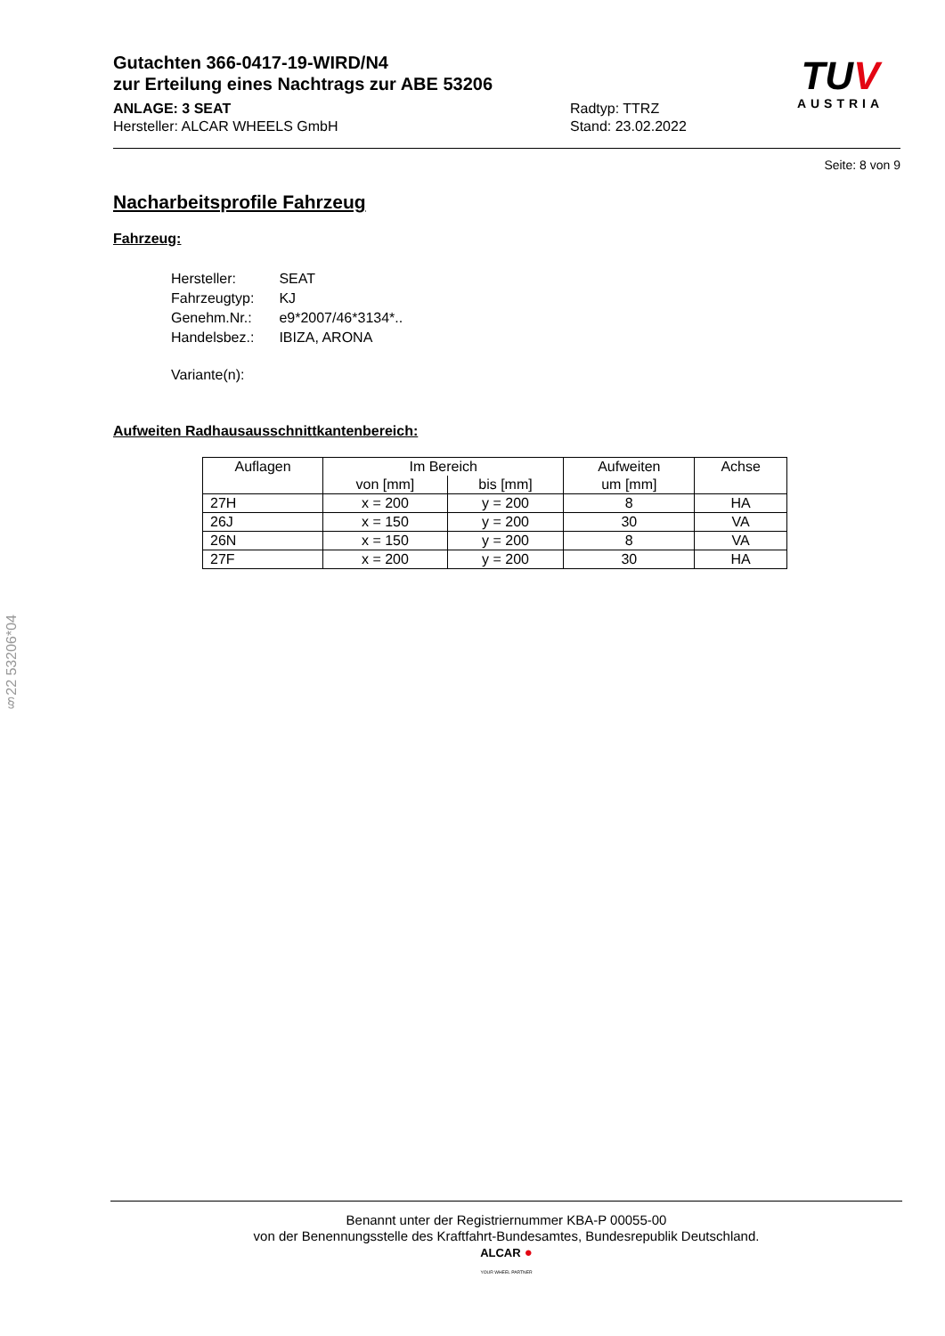TUV
AUSTRIA
Gutachten 366-0417-19-WIRD/N4
zur Erteilung eines Nachtrags zur ABE 53206
ANLAGE: 3 SEAT
Hersteller: ALCAR WHEELS GmbH
Radtyp: TTRZ
Stand: 23.02.2022
Seite: 8 von 9
Nacharbeitsprofile Fahrzeug
Fahrzeug:
| Hersteller: | SEAT |
| Fahrzeugtyp: | KJ |
| Genehm.Nr.: | e9*2007/46*3134*.. |
| Handelsbez.: | IBIZA, ARONA |
| Variante(n): | |
Aufweiten Radhausausschnittkantenbereich:
| Auflagen | Im Bereich | | Aufweiten um [mm] | Achse |
| --- | --- | --- | --- | --- |
| | von [mm] | bis [mm] | | |
| 27H | x = 200 | y = 200 | 8 | HA |
| 26J | x = 150 | y = 200 | 30 | VA |
| 26N | x = 150 | y = 200 | 8 | VA |
| 27F | x = 200 | y = 200 | 30 | HA |
§22 53206*04
Benannt unter der Registriernummer KBA-P 00055-00
von der Benennungsstelle des Kraftfahrt-Bundesamtes, Bundesrepublik Deutschland.
ALCAR ●
YOUR WHEEL PARTNER